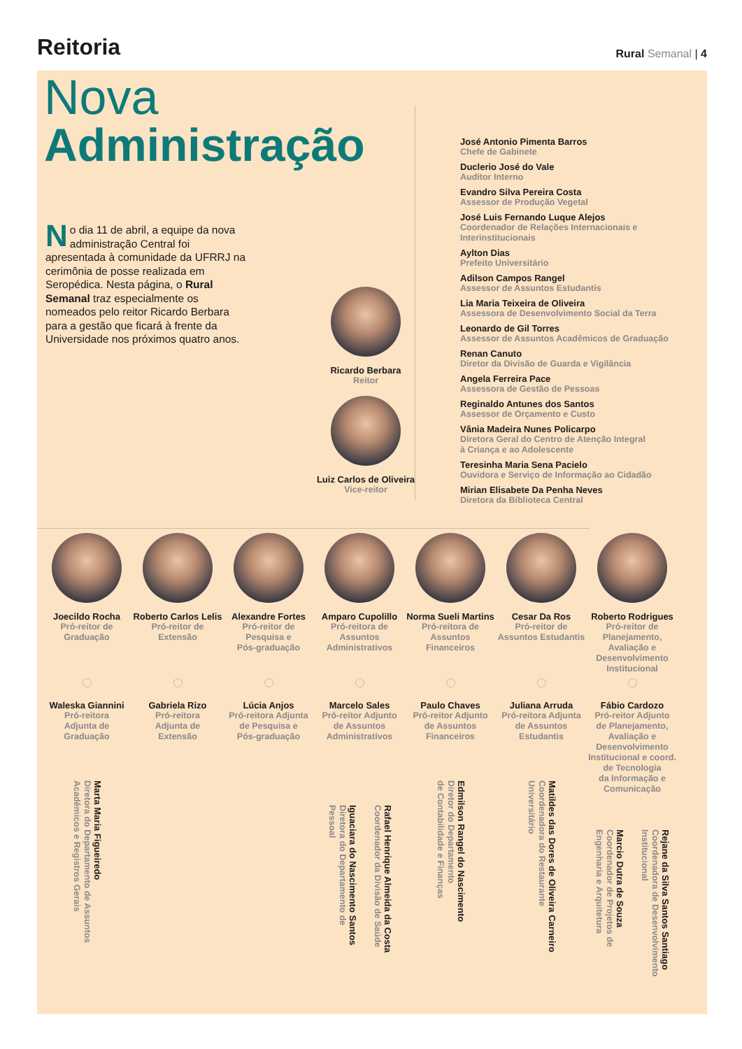Reitoria
Rural Semanal | 4
Nova
Administração
No dia 11 de abril, a equipe da nova administração Central foi apresentada à comunidade da UFRRJ na cerimônia de posse realizada em Seropédica. Nesta página, o Rural Semanal traz especialmente os nomeados pelo reitor Ricardo Berbara para a gestão que ficará à frente da Universidade nos próximos quatro anos.
Ricardo Berbara
Reitor
Luiz Carlos de Oliveira
Vice-reitor
José Antonio Pimenta Barros
Chefe de Gabinete
Duclerio José do Vale
Auditor Interno
Evandro Silva Pereira Costa
Assessor de Produção Vegetal
José Luis Fernando Luque Alejos
Coordenador de Relações Internacionais e
Interinstitucionais
Aylton Dias
Prefeito Universitário
Adilson Campos Rangel
Assessor de Assuntos Estudantis
Lia Maria Teixeira de Oliveira
Assessora de Desenvolvimento Social da Terra
Leonardo de Gil Torres
Assessor de Assuntos Acadêmicos de Graduação
Renan Canuto
Diretor da Divisão de Guarda e Vigilância
Angela Ferreira Pace
Assessora de Gestão de Pessoas
Reginaldo Antunes dos Santos
Assessor de Orçamento e Custo
Vânia Madeira Nunes Policarpo
Diretora Geral do Centro de Atenção Integral
à Criança e ao Adolescente
Teresinha Maria Sena Pacielo
Ouvidora e Serviço de Informação ao Cidadão
Mirian Elisabete Da Penha Neves
Diretora da Biblioteca Central
Joecildo Rocha
Pró-reitor de
Graduação
Roberto Carlos Lelis
Pró-reitor de
Extensão
Alexandre Fortes
Pró-reitor de
Pesquisa e
Pós-graduação
Amparo Cupolillo
Pró-reitora de
Assuntos
Administrativos
Norma Sueli Martins
Pró-reitora de
Assuntos
Financeiros
Cesar Da Ros
Pró-reitor de
Assuntos Estudantis
Roberto Rodrigues
Pró-reitor de
Planejamento,
Avaliação e
Desenvolvimento
Institucional
Waleska Giannini
Pró-reitora
Adjunta de
Graduação
Gabriela Rizo
Pró-reitora
Adjunta de
Extensão
Lúcia Anjos
Pró-reitora Adjunta
de Pesquisa e
Pós-graduação
Marcelo Sales
Pró-reitor Adjunto
de Assuntos
Administrativos
Paulo Chaves
Pró-reitor Adjunto
de Assuntos
Financeiros
Juliana Arruda
Pró-reitora Adjunta
de Assuntos
Estudantis
Fábio Cardozo
Pró-reitor Adjunto
de Planejamento,
Avaliação e
Desenvolvimento
Institucional e coord.
de Tecnologia
da Informação e
Comunicação
Marta Maria Figueiredo
Diretora do Departamento de Assuntos
Acadêmicos e Registros Gerais
Iguaciara do Nascimento Santos
Diretora do Departamento de
Pessoal
Rafael Henrique Almeida da Costa
Coordenador da Divisão de Saúde
Edmilson Rangel do Nascimento
Diretor do Departamento
de Contabilidade e Finanças
Matildes das Dores de Oliveira Carneiro
Coordenadora do Restaurante
Universitário
Marcio Dutra de Souza
Coordenador de Projetos de
Engenharia e Arquitetura
Rejane da Silva Santos Santiago
Coordenadora de Desenvolvimento
Institucional